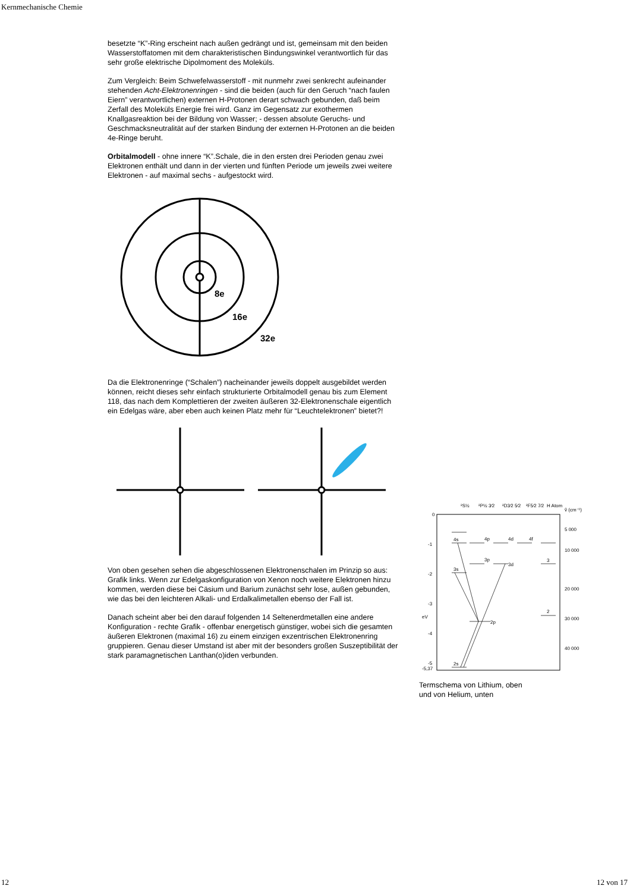Kernmechanische Chemie
besetzte “K”-Ring erscheint nach außen gedrängt und ist, gemeinsam mit den beiden Wasserstoffatomen mit dem charakteristischen Bindungswinkel verantwortlich für das sehr große elektrische Dipolmoment des Moleküls.
Zum Vergleich: Beim Schwefelwasserstoff - mit nunmehr zwei senkrecht aufeinander stehenden Acht-Elektronenringen - sind die beiden (auch für den Geruch “nach faulen Eiern” verantwortlichen) externen H-Protonen derart schwach gebunden, daß beim Zerfall des Moleküls Energie frei wird. Ganz im Gegensatz zur exothermen Knallgasreaktion bei der Bildung von Wasser; - dessen absolute Geruchs- und Geschmacksneutralität auf der starken Bindung der externen H-Protonen an die beiden 4e-Ringe beruht.
Orbitalmodell - ohne innere “K”.Schale, die in den ersten drei Perioden genau zwei Elektronen enthält und dann in der vierten und fünften Periode um jeweils zwei weitere Elektronen - auf maximal sechs - aufgestockt wird.
8e
16e
32e
Da die Elektronenringe (“Schalen”) nacheinander jeweils doppelt ausgebildet werden können, reicht dieses sehr einfach strukturierte Orbitalmodell genau bis zum Element 118, das nach dem Komplettieren der zweiten äußeren 32-Elektronenschale eigentlich ein Edelgas wäre, aber eben auch keinen Platz mehr für “Leuchtelektronen” bietet?!
Von oben gesehen sehen die abgeschlossenen Elektronenschalen im Prinzip so aus: Grafik links. Wenn zur Edelgaskonfiguration von Xenon noch weitere Elektronen hinzu kommen, werden diese bei Cäsium und Barium zunächst sehr lose, außen gebunden, wie das bei den leichteren Alkali- und Erdalkalimetallen ebenso der Fall ist.
Danach scheint aber bei den darauf folgenden 14 Seltenerdmetallen eine andere Konfiguration - rechte Grafik - offenbar energetisch günstiger, wobei sich die gesamten äußeren Elektronen (maximal 16) zu einem einzigen exzentrischen Elektronenring gruppieren. Genau dieser Umstand ist aber mit der besonders großen Suszeptibilität der stark paramagnetischen Lanthan(o)iden verbunden.
²S½
²P½ 3⁄2
²D3⁄2 5⁄2
²F5⁄2 7⁄2
H Atom
ṽ (cm⁻¹)
0
-1
-2
-3
-4
-5
-5,37
eV
5 000
10 000
20 000
30 000
40 000
4s
3s
2s
4p
3p
2p
4d
3d
4f
3
2
Termschema von Lithium, oben
und von Helium, unten
12 12 von 17